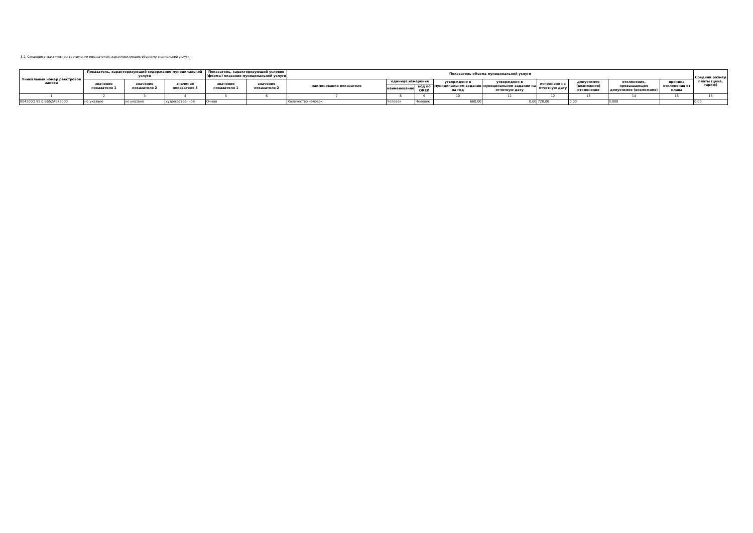3.2. Сведения о фактическом достижении показателей, характеризующих объем муниципальной услуги:
| Уникальный номер реестровой записи | Показатель, характеризующий содержание муниципальной услуги | | | Показатель, характеризующий условия (формы) оказания муниципальной услуги | | Показатель объема муниципальной услуги | | | | | | | | | Средний размер платы (цена, тариф) |
| --- | --- | --- | --- | --- | --- | --- | --- | --- | --- | --- | --- | --- | --- | --- | --- |
| | значение показателя 1 | значение показателя 2 | значение показателя 3 | значение показателя 1 | значение показателя 2 | наименование показателя | единица измерения | | утверждено в муниципальном задании на год | утверждено в муниципальном задании на отчетную дату | исполнено на отчетную дату | допустимое (возможное) отклонение | отклонение, превышающее допустимое (возможное) | причина отклонения от плана | |
| | | | | | | | наименование | код по ОКЕИ | | | | | | | |
| 1 | 2 | 3 | 4 | 5 | 6 | 7 | 8 | 9 | 10 | 11 | 12 | 13 | 14 | 15 | 16 |
| 804200О.99.0.ББ52АЕ76000 | не указано | не указано | художественной | Очная | | Количество человек | Человек | Человек | 660,00 | 0,00 | 720,00 | 0,00 | 0,000 | | 0,00 |